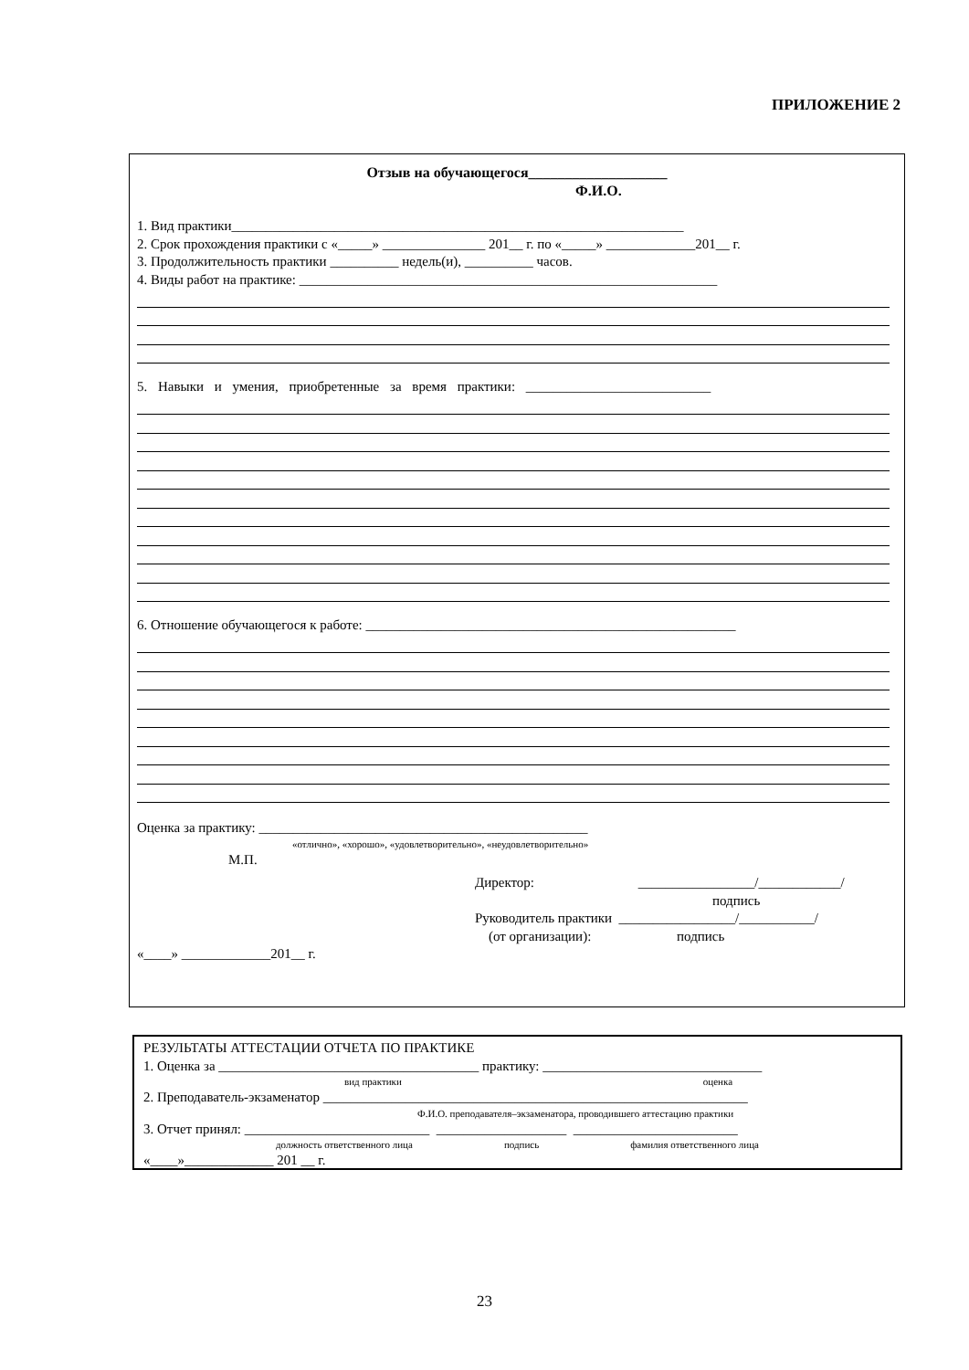ПРИЛОЖЕНИЕ 2
Отзыв на обучающегося___________________
Ф.И.О.
1. Вид практики__________________________________________________________________
2. Срок прохождения практики с «_____» _______________ 201__ г. по «_____» _____________201__ г.
3. Продолжительность практики __________ недель(и), __________ часов.
4. Виды работ на практике: _____________________________________________________________
5. Навыки и умения, приобретенные за время практики: ___________________________
6. Отношение обучающегося к работе: ______________________________________________________
Оценка за практику: ________________________________________________
«отлично», «хорошо», «удовлетворительно», «неудовлетворительно»
М.П.
Директор: _________________/____________/
подпись
Руководитель практики _________________/___________/
(от организации): подпись
«____» _____________201__ г.
РЕЗУЛЬТАТЫ АТТЕСТАЦИИ ОТЧЕТА ПО ПРАКТИКЕ
1. Оценка за ______________________________________ практику: ________________________________
вид практики оценка
2. Преподаватель-экзаменатор ______________________________________________________________
Ф.И.О. преподавателя–экзаменатора, проводившего аттестацию практики
3. Отчет принял: ___________________________ ___________________ ________________________
должность ответственного лица подпись фамилия ответственного лица
«____»_____________ 201 __ г.
23